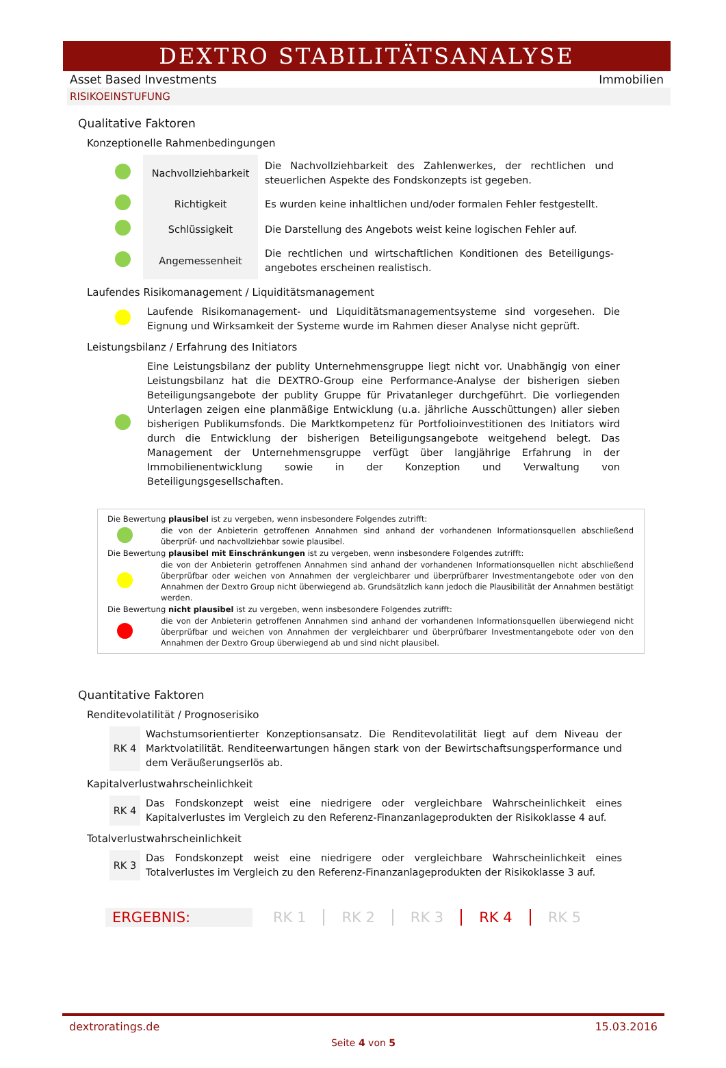DEXTRO STABILITÄTSANALYSE
Asset Based Investments Immobilien
RISIKOEINSTUFUNG
Qualitative Faktoren
Konzeptionelle Rahmenbedingungen
| | Nachvollziehbarkeit | Die Nachvollziehbarkeit des Zahlenwerkes, der rechtlichen und steuerlichen Aspekte des Fondskonzepts ist gegeben. |
| | Richtigkeit | Es wurden keine inhaltlichen und/oder formalen Fehler festgestellt. |
| | Schlüssigkeit | Die Darstellung des Angebots weist keine logischen Fehler auf. |
| | Angemessenheit | Die rechtlichen und wirtschaftlichen Konditionen des Beteiligungs-angebotes erscheinen realistisch. |
Laufendes Risikomanagement / Liquiditätsmanagement
| | Laufende Risikomanagement- und Liquiditätsmanagementsysteme sind vorgesehen. Die Eignung und Wirksamkeit der Systeme wurde im Rahmen dieser Analyse nicht geprüft. |
Leistungsbilanz / Erfahrung des Initiators
| | Eine Leistungsbilanz der publity Unternehmensgruppe liegt nicht vor. Unabhängig von einer Leistungsbilanz hat die DEXTRO-Group eine Performance-Analyse der bisherigen sieben Beteiligungsangebote der publity Gruppe für Privatanleger durchgeführt. Die vorliegenden Unterlagen zeigen eine planmäßige Entwicklung (u.a. jährliche Ausschüttungen) aller sieben bisherigen Publikumsfonds. Die Marktkompetenz für Portfolioinvestitionen des Initiators wird durch die Entwicklung der bisherigen Beteiligungsangebote weitgehend belegt. Das Management der Unternehmensgruppe verfügt über langjährige Erfahrung in der Immobilienentwicklung sowie in der Konzeption und Verwaltung von Beteiligungsgesellschaften. |
Die Bewertung plausibel ist zu vergeben, wenn insbesondere Folgendes zutrifft:
| | die von der Anbieterin getroffenen Annahmen sind anhand der vorhandenen Informationsquellen abschließend überprüf- und nachvollziehbar sowie plausibel. |
Die Bewertung plausibel mit Einschränkungen ist zu vergeben, wenn insbesondere Folgendes zutrifft:
| | die von der Anbieterin getroffenen Annahmen sind anhand der vorhandenen Informationsquellen nicht abschließend überprüfbar oder weichen von Annahmen der vergleichbarer und überprüfbarer Investmentangebote oder von den Annahmen der Dextro Group nicht überwiegend ab. Grundsätzlich kann jedoch die Plausibilität der Annahmen bestätigt werden. |
Die Bewertung nicht plausibel ist zu vergeben, wenn insbesondere Folgendes zutrifft:
| | die von der Anbieterin getroffenen Annahmen sind anhand der vorhandenen Informationsquellen überwiegend nicht überprüfbar und weichen von Annahmen der vergleichbarer und überprüfbarer Investmentangebote oder von den Annahmen der Dextro Group überwiegend ab und sind nicht plausibel. |
Quantitative Faktoren
Renditevolatilität / Prognoserisiko
| RK 4 | Wachstumsorientierter Konzeptionsansatz. Die Renditevolatilität liegt auf dem Niveau der Marktvolatilität. Renditeerwartungen hängen stark von der Bewirtschaftsungsperformance und dem Veräußerungserlös ab. |
Kapitalverlustwahrscheinlichkeit
| RK 4 | Das Fondskonzept weist eine niedrigere oder vergleichbare Wahrscheinlichkeit eines Kapitalverlustes im Vergleich zu den Referenz-Finanzanlageprodukten der Risikoklasse 4 auf. |
Totalverlustwahrscheinlichkeit
| RK 3 | Das Fondskonzept weist eine niedrigere oder vergleichbare Wahrscheinlichkeit eines Totalverlustes im Vergleich zu den Referenz-Finanzanlageprodukten der Risikoklasse 3 auf. |
ERGEBNIS: RK 1 RK 2 RK 3 RK 4 RK 5
dextroratings.de 15.03.2016
Seite 4 von 5